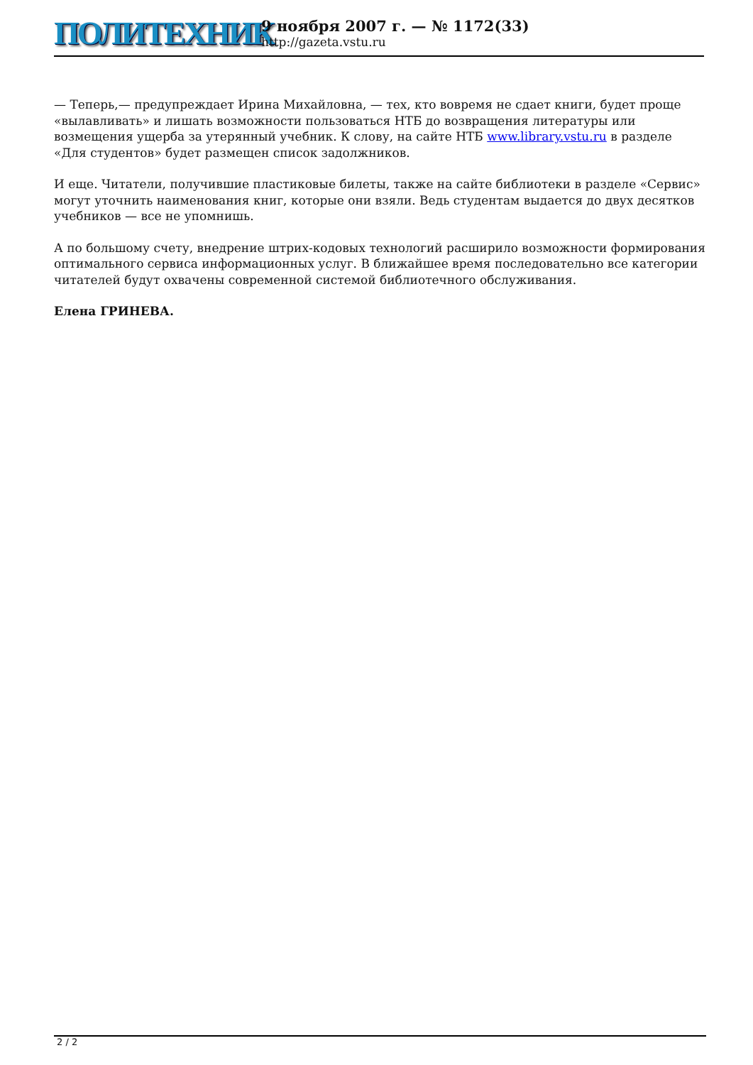ПОЛИТЕХНИК
9 ноября 2007 г. — № 1172(33)
http://gazeta.vstu.ru
— Теперь,— предупреждает Ирина Михайловна, — тех, кто вовремя не сдает книги, будет проще «вылавливать» и лишать возможности пользоваться НТБ до возвращения литературы или возмещения ущерба за утерянный учебник. К слову, на сайте НТБ www.library.vstu.ru в разделе «Для студентов» будет размещен список задолжников.
И еще. Читатели, получившие пластиковые билеты, также на сайте библиотеки в разделе «Сервис» могут уточнить наименования книг, которые они взяли. Ведь студентам выдается до двух десятков учебников — все не упомнишь.
А по большому счету, внедрение штрих-кодовых технологий расширило возможности формирования оптимального сервиса информационных услуг. В ближайшее время последовательно все категории читателей будут охвачены современной системой библиотечного обслуживания.
Елена ГРИНЕВА.
2 / 2